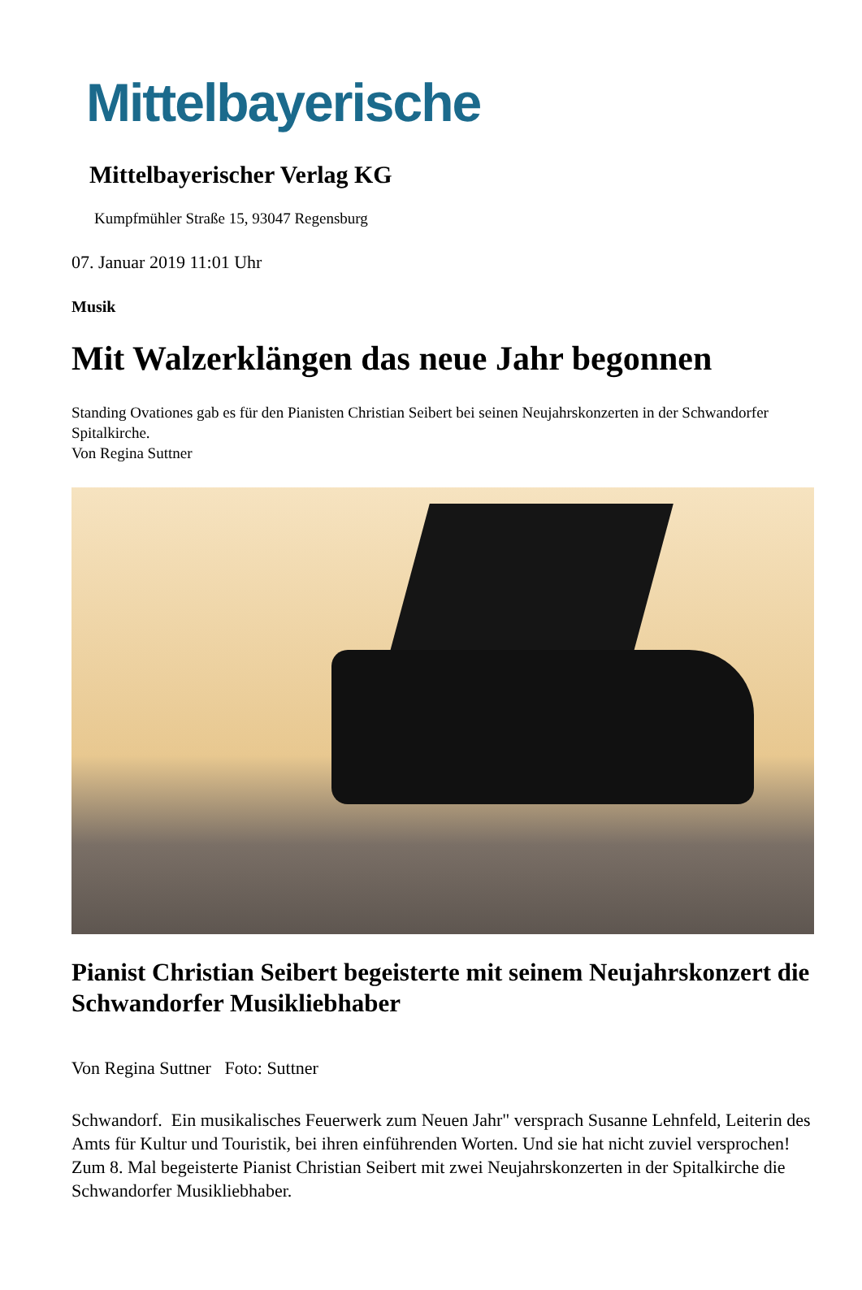Mittelbayerische
Mittelbayerischer Verlag KG
Kumpfmühler Straße 15, 93047 Regensburg
07. Januar 2019 11:01 Uhr
Musik
Mit Walzerklängen das neue Jahr begonnen
Standing Ovationes gab es für den Pianisten Christian Seibert bei seinen Neujahrskonzerten in der Schwandorfer Spitalkirche.
Von Regina Suttner
Pianist Christian Seibert begeisterte mit seinem Neujahrskonzert die Schwandorfer Musikliebhaber
Von Regina Suttner Foto: Suttner
Schwandorf. Ein musikalisches Feuerwerk zum Neuen Jahr" versprach Susanne Lehnfeld, Leiterin des Amts für Kultur und Touristik, bei ihren einführenden Worten. Und sie hat nicht zuviel versprochen! Zum 8. Mal begeisterte Pianist Christian Seibert mit zwei Neujahrskonzerten in der Spitalkirche die Schwandorfer Musikliebhaber.